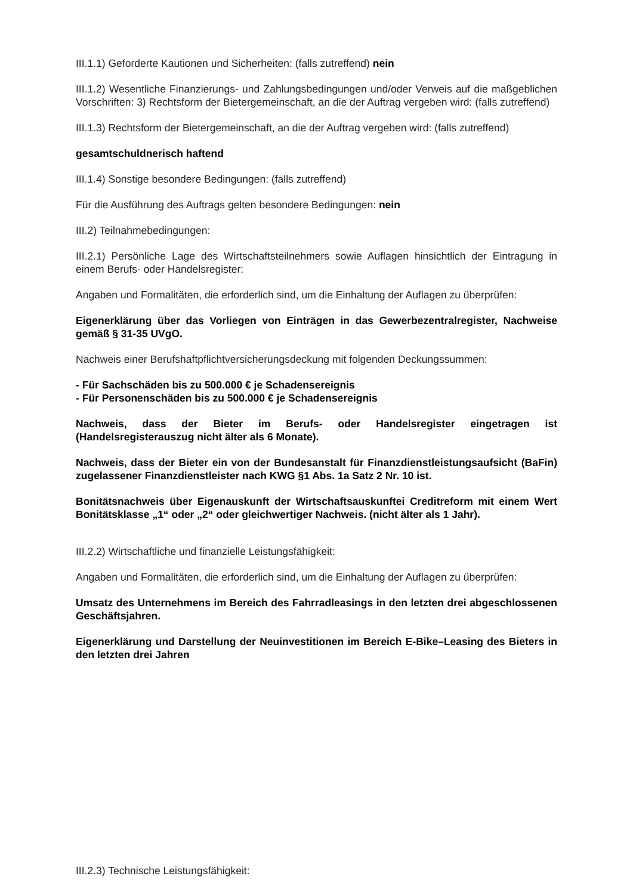III.1.1) Geforderte Kautionen und Sicherheiten: (falls zutreffend) nein
III.1.2) Wesentliche Finanzierungs- und Zahlungsbedingungen und/oder Verweis auf die maßgeblichen Vorschriften: 3) Rechtsform der Bietergemeinschaft, an die der Auftrag vergeben wird: (falls zutreffend)
III.1.3) Rechtsform der Bietergemeinschaft, an die der Auftrag vergeben wird: (falls zutreffend)
gesamtschuldnerisch haftend
III.1.4) Sonstige besondere Bedingungen: (falls zutreffend)
Für die Ausführung des Auftrags gelten besondere Bedingungen: nein
III.2) Teilnahmebedingungen:
III.2.1) Persönliche Lage des Wirtschaftsteilnehmers sowie Auflagen hinsichtlich der Eintragung in einem Berufs- oder Handelsregister:
Angaben und Formalitäten, die erforderlich sind, um die Einhaltung der Auflagen zu überprüfen:
Eigenerklärung über das Vorliegen von Einträgen in das Gewerbezentralregister, Nachweise gemäß § 31-35 UVgO.
Nachweis einer Berufshaftpflichtversicherungsdeckung mit folgenden Deckungssummen:
- Für Sachschäden bis zu 500.000 € je Schadensereignis
- Für Personenschäden bis zu 500.000 € je Schadensereignis
Nachweis, dass der Bieter im Berufs- oder Handelsregister eingetragen ist (Handelsregisterauszug nicht älter als 6 Monate).
Nachweis, dass der Bieter ein von der Bundesanstalt für Finanzdienstleistungsaufsicht (BaFin) zugelassener Finanzdienstleister nach KWG §1 Abs. 1a Satz 2 Nr. 10 ist.
Bonitätsnachweis über Eigenauskunft der Wirtschaftsauskunftei Creditreform mit einem Wert Bonitätsklasse „1“ oder „2“ oder gleichwertiger Nachweis. (nicht älter als 1 Jahr).
III.2.2) Wirtschaftliche und finanzielle Leistungsfähigkeit:
Angaben und Formalitäten, die erforderlich sind, um die Einhaltung der Auflagen zu überprüfen:
Umsatz des Unternehmens im Bereich des Fahrradleasings in den letzten drei abgeschlossenen Geschäftsjahren.
Eigenerklärung und Darstellung der Neuinvestitionen im Bereich E-Bike–Leasing des Bieters in den letzten drei Jahren
III.2.3) Technische Leistungsfähigkeit: